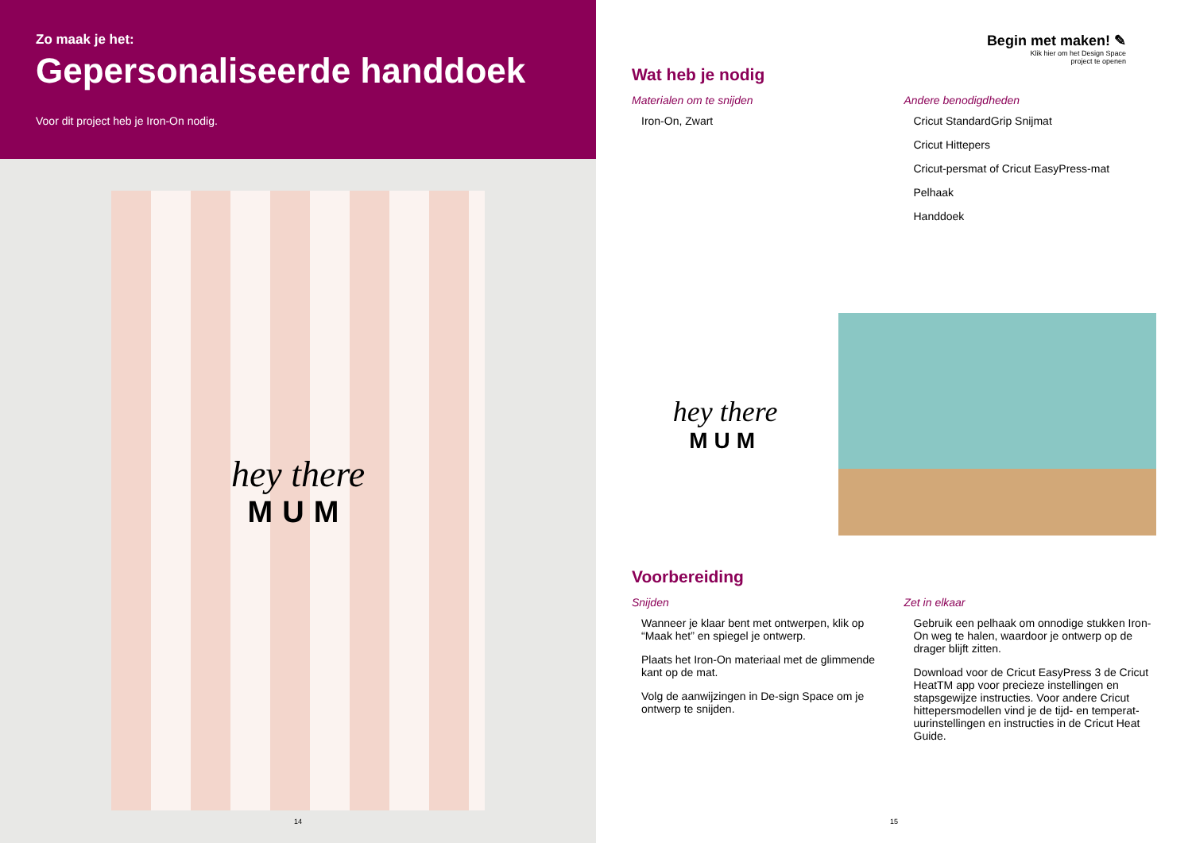Zo maak je het:
Gepersonaliseerde handdoek
Voor dit project heb je Iron-On nodig.
hey there
MUM
14
Begin met maken! ✎
Klik hier om het Design Space
project te openen
Wat heb je nodig
Materialen om te snijden
Iron-On, Zwart
Andere benodigdheden
Cricut StandardGrip Snijmat
Cricut Hittepers
Cricut-persmat of Cricut EasyPress-mat
Pelhaak
Handdoek
hey there
MUM
Voorbereiding
Snijden
Wanneer je klaar bent met ontwerpen, klik op “Maak het” en spiegel je ontwerp.
Plaats het Iron-On materiaal met de glimmende kant op de mat.
Volg de aanwijzingen in De-sign Space om je ontwerp te snijden.
Zet in elkaar
Gebruik een pelhaak om onnodige stukken Iron-On weg te halen, waardoor je ontwerp op de drager blijft zitten.
Download voor de Cricut EasyPress 3 de Cricut HeatTM app voor precieze instellingen en stapsgewijze instructies. Voor andere Cricut hittepersmodellen vind je de tijd- en temperat-uurinstellingen en instructies in de Cricut Heat Guide.
15